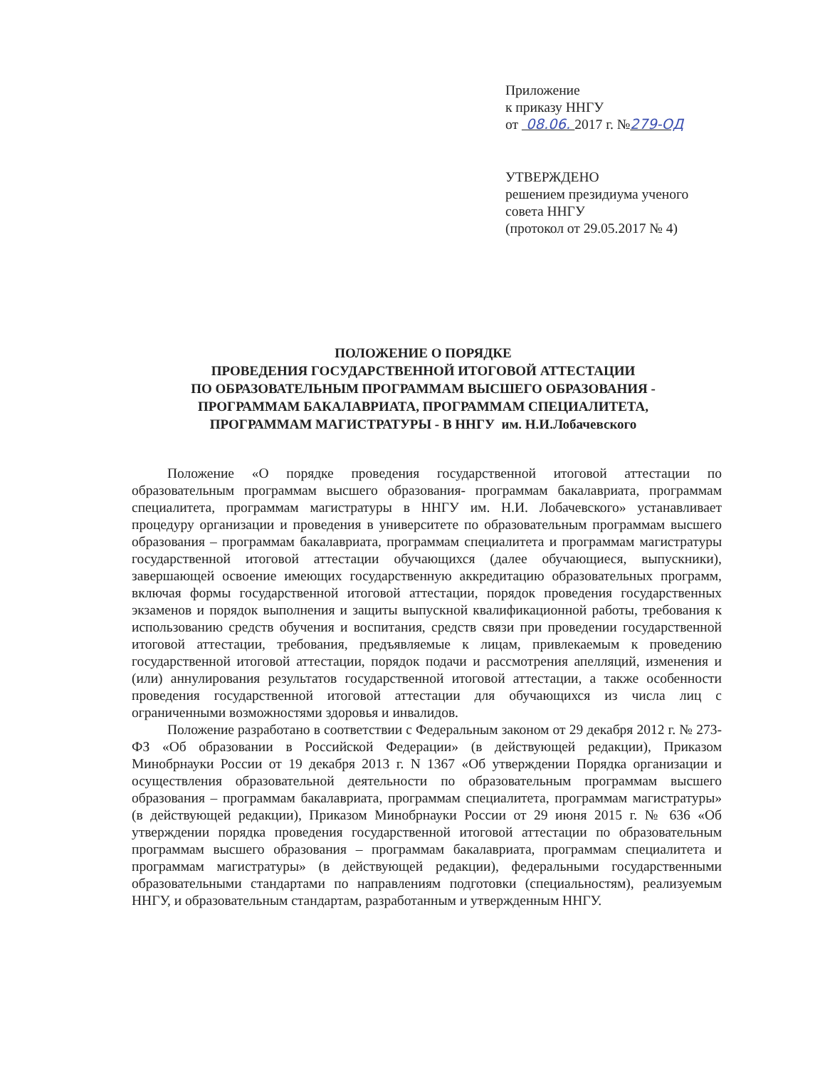Приложение
к приказу ННГУ
от 08.06. 2017 г. №279-ОД
УТВЕРЖДЕНО
решением президиума ученого
совета ННГУ
(протокол от 29.05.2017 № 4)
ПОЛОЖЕНИЕ О ПОРЯДКЕ
ПРОВЕДЕНИЯ ГОСУДАРСТВЕННОЙ ИТОГОВОЙ АТТЕСТАЦИИ
ПО ОБРАЗОВАТЕЛЬНЫМ ПРОГРАММАМ ВЫСШЕГО ОБРАЗОВАНИЯ -
ПРОГРАММАМ БАКАЛАВРИАТА, ПРОГРАММАМ СПЕЦИАЛИТЕТА,
ПРОГРАММАМ МАГИСТРАТУРЫ - В ННГУ им. Н.И.Лобачевского
Положение «О порядке проведения государственной итоговой аттестации по образовательным программам высшего образования- программам бакалавриата, программам специалитета, программам магистратуры в ННГУ им. Н.И. Лобачевского» устанавливает процедуру организации и проведения в университете по образовательным программам высшего образования – программам бакалавриата, программам специалитета и программам магистратуры государственной итоговой аттестации обучающихся (далее обучающиеся, выпускники), завершающей освоение имеющих государственную аккредитацию образовательных программ, включая формы государственной итоговой аттестации, порядок проведения государственных экзаменов и порядок выполнения и защиты выпускной квалификационной работы, требования к использованию средств обучения и воспитания, средств связи при проведении государственной итоговой аттестации, требования, предъявляемые к лицам, привлекаемым к проведению государственной итоговой аттестации, порядок подачи и рассмотрения апелляций, изменения и (или) аннулирования результатов государственной итоговой аттестации, а также особенности проведения государственной итоговой аттестации для обучающихся из числа лиц с ограниченными возможностями здоровья и инвалидов.
Положение разработано в соответствии с Федеральным законом от 29 декабря 2012 г. № 273-ФЗ «Об образовании в Российской Федерации» (в действующей редакции), Приказом Минобрнауки России от 19 декабря 2013 г. N 1367 «Об утверждении Порядка организации и осуществления образовательной деятельности по образовательным программам высшего образования – программам бакалавриата, программам специалитета, программам магистратуры» (в действующей редакции), Приказом Минобрнауки России от 29 июня 2015 г. № 636 «Об утверждении порядка проведения государственной итоговой аттестации по образовательным программам высшего образования – программам бакалавриата, программам специалитета и программам магистратуры» (в действующей редакции), федеральными государственными образовательными стандартами по направлениям подготовки (специальностям), реализуемым ННГУ, и образовательным стандартам, разработанным и утвержденным ННГУ.